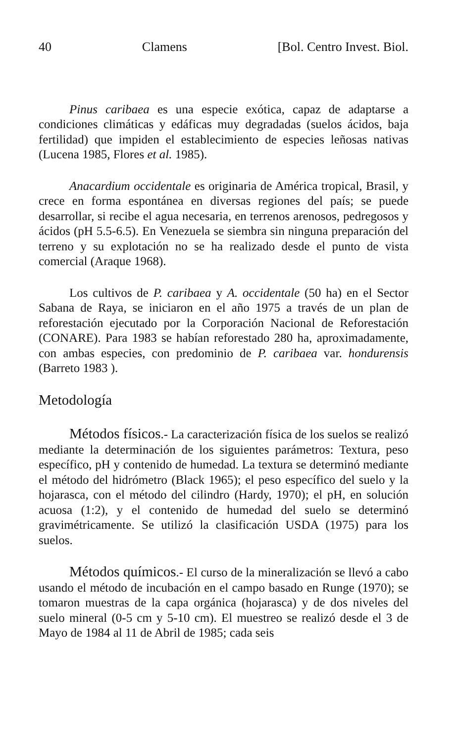40 Clamens [Bol. Centro Invest. Biol.
Pinus caribaea es una especie exótica, capaz de adaptarse a condiciones climáticas y edáficas muy degradadas (suelos ácidos, baja fertilidad) que impiden el establecimiento de especies leñosas nativas (Lucena 1985, Flores et al. 1985).
Anacardium occidentale es originaria de América tropical, Brasil, y crece en forma espontánea en diversas regiones del país; se puede desarrollar, si recibe el agua necesaria, en terrenos arenosos, pedregosos y ácidos (pH 5.5-6.5). En Venezuela se siembra sin ninguna preparación del terreno y su explotación no se ha realizado desde el punto de vista comercial (Araque 1968).
Los cultivos de P. caribaea y A. occidentale (50 ha) en el Sector Sabana de Raya, se iniciaron en el año 1975 a través de un plan de reforestación ejecutado por la Corporación Nacional de Reforestación (CONARE). Para 1983 se habían reforestado 280 ha, aproximadamente, con ambas especies, con predominio de P. caribaea var. hondurensis (Barreto 1983 ).
Metodología
Métodos físicos.- La caracterización física de los suelos se realizó mediante la determinación de los siguientes parámetros: Textura, peso específico, pH y contenido de humedad. La textura se determinó mediante el método del hidrómetro (Black 1965); el peso específico del suelo y la hojarasca, con el método del cilindro (Hardy, 1970); el pH, en solución acuosa (1:2), y el contenido de humedad del suelo se determinó gravimétricamente. Se utilizó la clasificación USDA (1975) para los suelos.
Métodos químicos.- El curso de la mineralización se llevó a cabo usando el método de incubación en el campo basado en Runge (1970); se tomaron muestras de la capa orgánica (hojarasca) y de dos niveles del suelo mineral (0-5 cm y 5-10 cm). El muestreo se realizó desde el 3 de Mayo de 1984 al 11 de Abril de 1985; cada seis